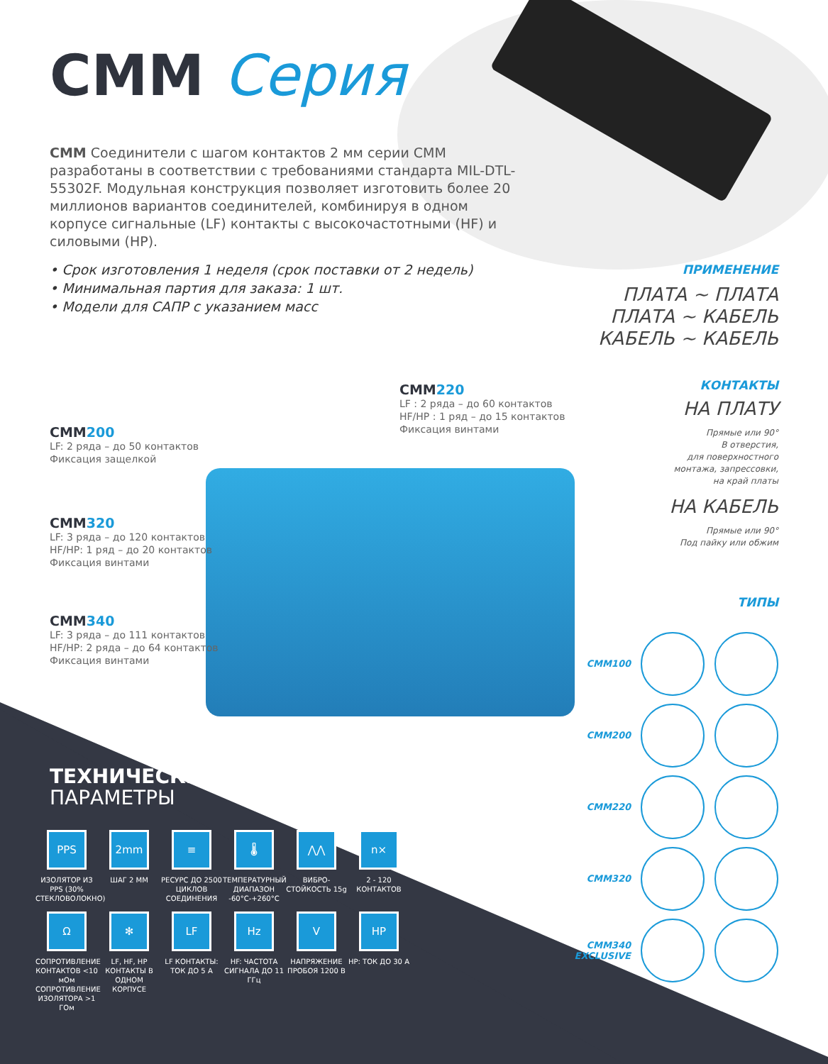CMM Серия
CMM Соединители с шагом контактов 2 мм серии CMM разработаны в соответствии с требованиями стандарта MIL-DTL-55302F. Модульная конструкция позволяет изготовить более 20 миллионов вариантов соединителей, комбинируя в одном корпусе сигнальные (LF) контакты с высокочастотными (HF) и силовыми (HP).
• Срок изготовления 1 неделя (срок поставки от 2 недель)
• Минимальная партия для заказа: 1 шт.
• Модели для САПР с указанием масс
ПРИМЕНЕНИЕ
ПЛАТА ~ ПЛАТА
ПЛАТА ~ КАБЕЛЬ
КАБЕЛЬ ~ КАБЕЛЬ
КОНТАКТЫ
НА ПЛАТУ
Прямые или 90°
В отверстия,
для поверхностного
монтажа, запрессовки,
на край платы
НА КАБЕЛЬ
Прямые или 90°
Под пайку или обжим
ТИПЫ
CMM220
LF : 2 ряда – до 60 контактов
HF/HP : 1 ряд – до 15 контактов
Фиксация винтами
CMM200
LF: 2 ряда – до 50 контактов
Фиксация защелкой
CMM320
LF: 3 ряда – до 120 контактов
HF/HP: 1 ряд – до 20 контактов
Фиксация винтами
CMM340
LF: 3 ряда – до 111 контактов
HF/HP: 2 ряда – до 64 контактов
Фиксация винтами
CMM100
CMM200
CMM220
CMM320
CMM340 EXCLUSIVE
ТЕХНИЧЕСКИЕ
ПАРАМЕТРЫ
PPS
ИЗОЛЯТОР ИЗ PPS (30% СТЕКЛОВОЛОКНО)
2mm
ШАГ 2 ММ
≡
РЕСУРС ДО 2500 ЦИКЛОВ СОЕДИНЕНИЯ
🌡
ТЕМПЕРАТУРНЫЙ ДИАПАЗОН -60°C-+260°C
⋀⋀
ВИБРО-СТОЙКОСТЬ 15g
n×
2 - 120 КОНТАКТОВ
Ω
СОПРОТИВЛЕНИЕ КОНТАКТОВ <10 мОм СОПРОТИВЛЕНИЕ ИЗОЛЯТОРА >1 ГОм
✻
LF, HF, HP КОНТАКТЫ В ОДНОМ КОРПУСЕ
LF
LF КОНТАКТЫ: ТОК ДО 5 А
Hz
HF: ЧАСТОТА СИГНАЛА ДО 11 ГГц
V
НАПРЯЖЕНИЕ ПРОБОЯ 1200 В
HP
HP: ТОК ДО 30 А